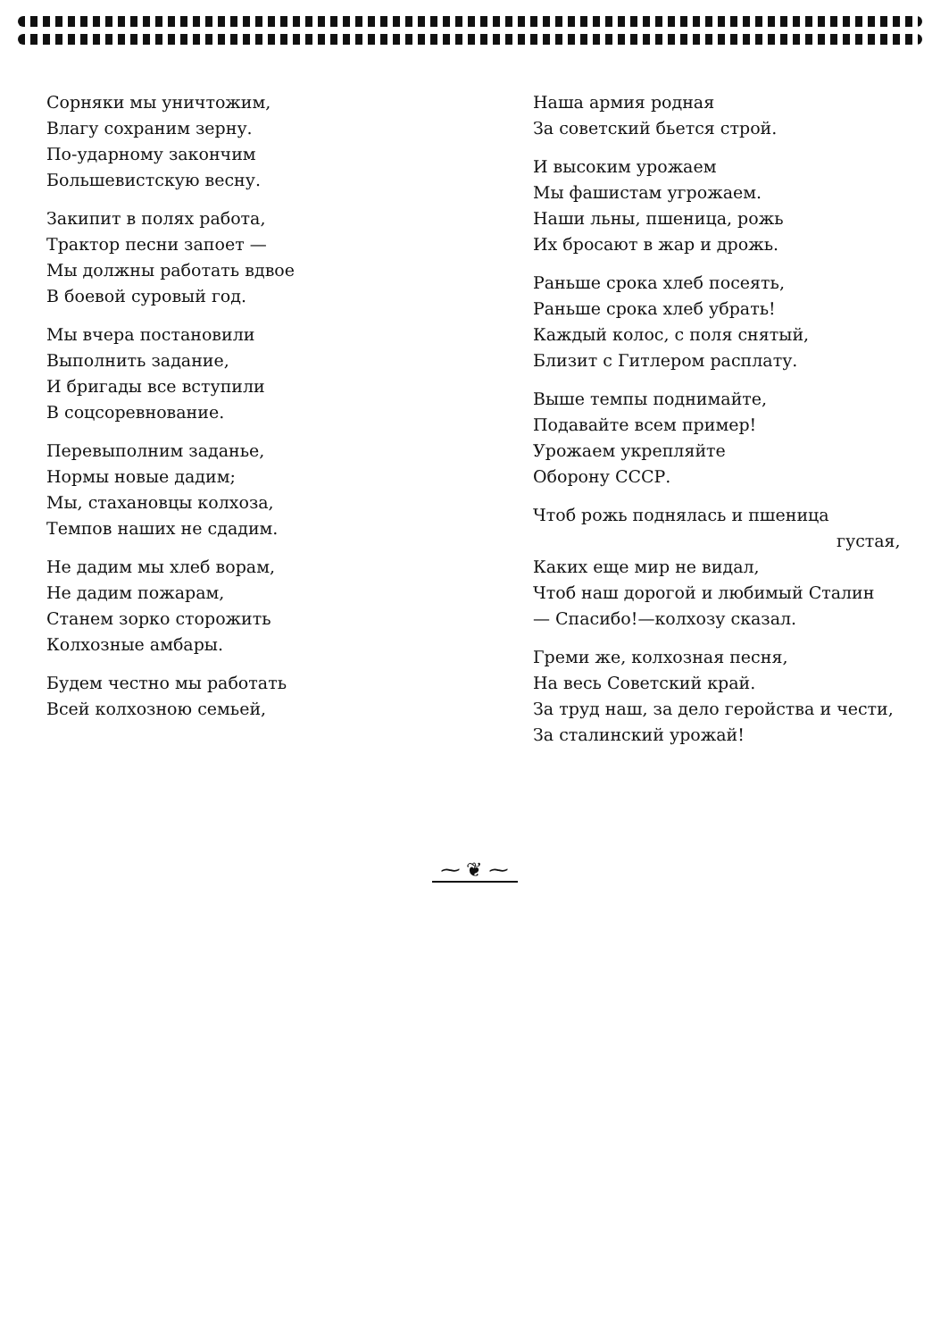Сорняки мы уничтожим,
Влагу сохраним зерну.
По-ударному закончим
Большевистскую весну.
Закипит в полях работа,
Трактор песни запоет —
Мы должны работать вдвое
В боевой суровый год.
Мы вчера постановили
Выполнить задание,
И бригады все вступили
В соцсоревнование.
Перевыполним заданье,
Нормы новые дадим;
Мы, стахановцы колхоза,
Темпов наших не сдадим.
Не дадим мы хлеб ворам,
Не дадим пожарам,
Станем зорко сторожить
Колхозные амбары.
Будем честно мы работать
Всей колхозною семьей,
Наша армия родная
За советский бьется строй.
И высоким урожаем
Мы фашистам угрожаем.
Наши льны, пшеница, рожь
Их бросают в жар и дрожь.
Раньше срока хлеб посеять,
Раньше срока хлеб убрать!
Каждый колос, с поля снятый,
Близит с Гитлером расплату.
Выше темпы поднимайте,
Подавайте всем пример!
Урожаем укрепляйте
Оборону СССР.
Чтоб рожь поднялась и пшеница
густая,
Каких еще мир не видал,
Чтоб наш дорогой и любимый Сталин
— Спасибо!—колхозу сказал.
Греми же, колхозная песня,
На весь Советский край.
За труд наш, за дело геройства и чести,
За сталинский урожай!
⁓ ❦ ⁓